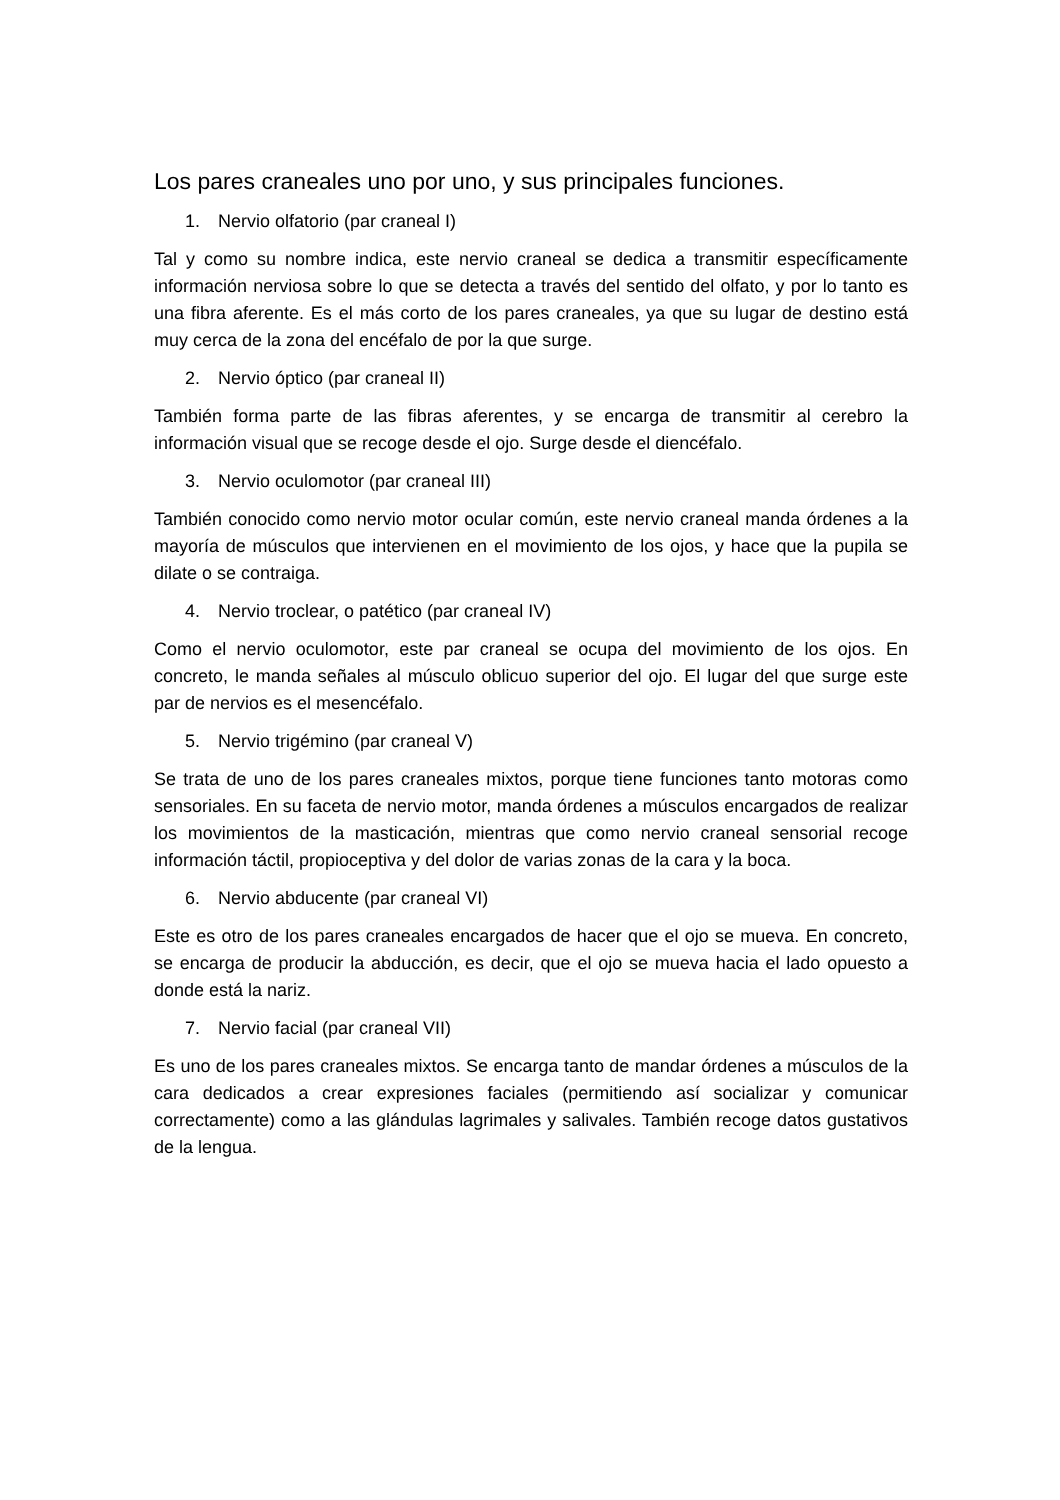Los pares craneales uno por uno, y sus principales funciones.
1. Nervio olfatorio (par craneal I)
Tal y como su nombre indica, este nervio craneal se dedica a transmitir específicamente información nerviosa sobre lo que se detecta a través del sentido del olfato, y por lo tanto es una fibra aferente. Es el más corto de los pares craneales, ya que su lugar de destino está muy cerca de la zona del encéfalo de por la que surge.
2. Nervio óptico (par craneal II)
También forma parte de las fibras aferentes, y se encarga de transmitir al cerebro la información visual que se recoge desde el ojo. Surge desde el diencéfalo.
3. Nervio oculomotor (par craneal III)
También conocido como nervio motor ocular común, este nervio craneal manda órdenes a la mayoría de músculos que intervienen en el movimiento de los ojos, y hace que la pupila se dilate o se contraiga.
4. Nervio troclear, o patético (par craneal IV)
Como el nervio oculomotor, este par craneal se ocupa del movimiento de los ojos. En concreto, le manda señales al músculo oblicuo superior del ojo. El lugar del que surge este par de nervios es el mesencéfalo.
5. Nervio trigémino (par craneal V)
Se trata de uno de los pares craneales mixtos, porque tiene funciones tanto motoras como sensoriales. En su faceta de nervio motor, manda órdenes a músculos encargados de realizar los movimientos de la masticación, mientras que como nervio craneal sensorial recoge información táctil, propioceptiva y del dolor de varias zonas de la cara y la boca.
6. Nervio abducente (par craneal VI)
Este es otro de los pares craneales encargados de hacer que el ojo se mueva. En concreto, se encarga de producir la abducción, es decir, que el ojo se mueva hacia el lado opuesto a donde está la nariz.
7. Nervio facial (par craneal VII)
Es uno de los pares craneales mixtos. Se encarga tanto de mandar órdenes a músculos de la cara dedicados a crear expresiones faciales (permitiendo así socializar y comunicar correctamente) como a las glándulas lagrimales y salivales. También recoge datos gustativos de la lengua.